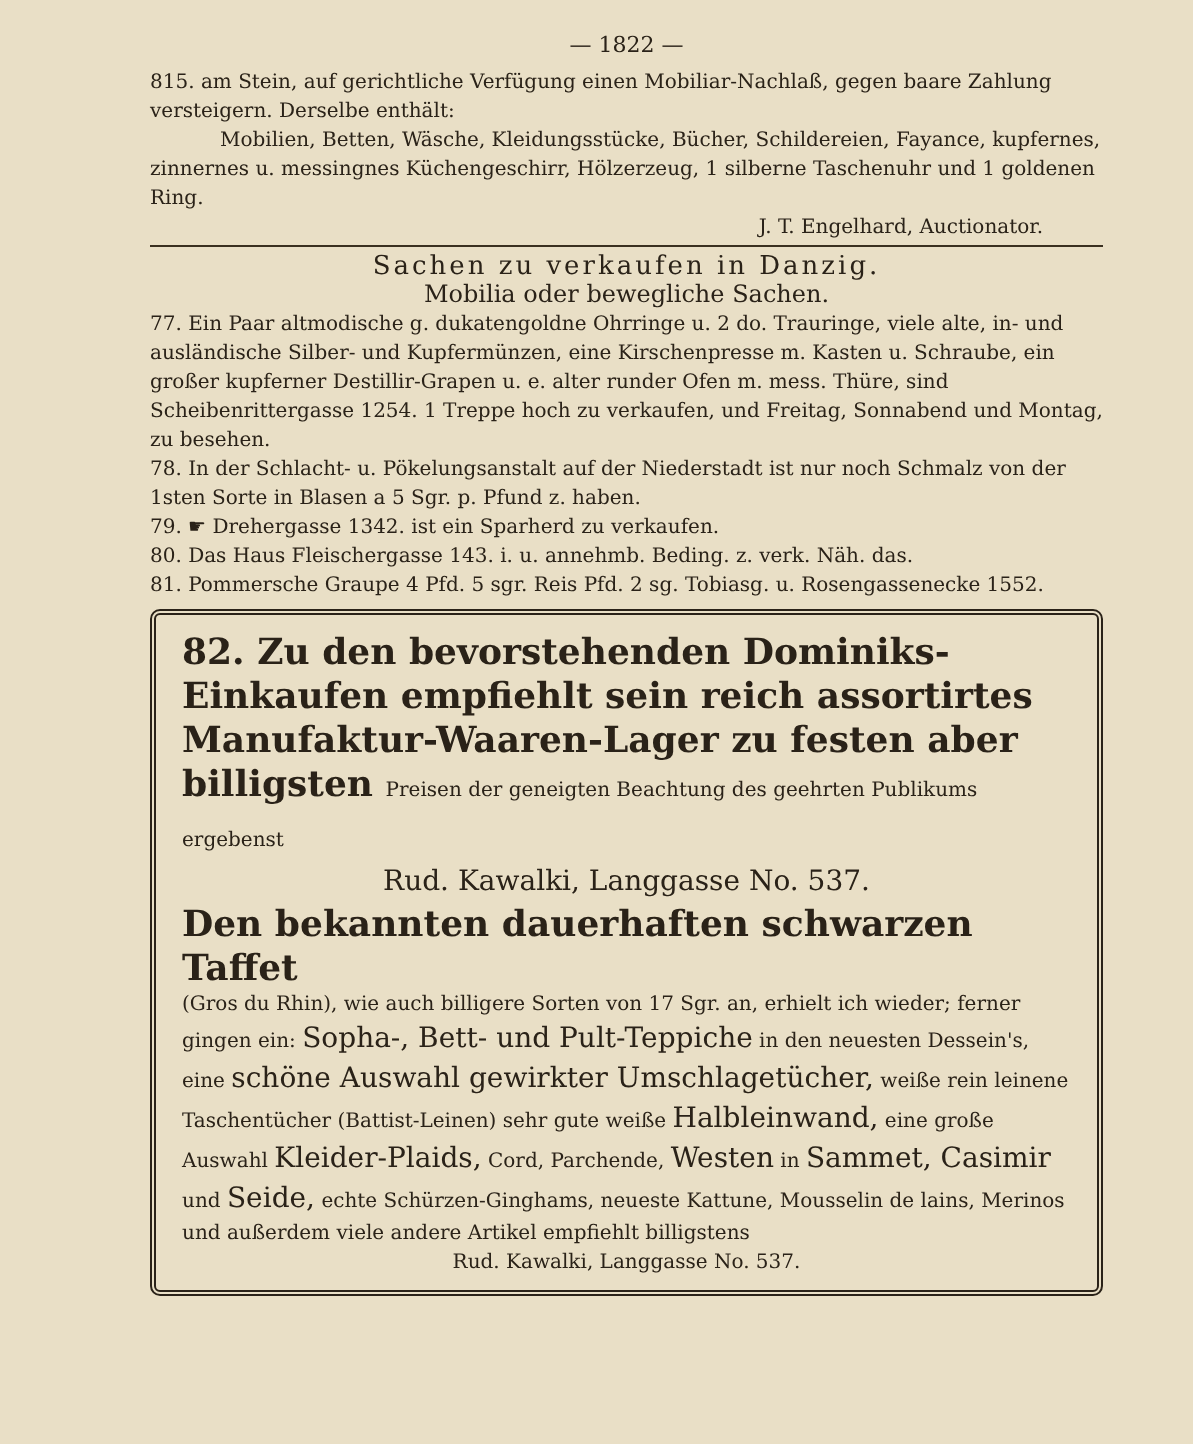— 1822 —
815. am Stein, auf gerichtliche Verfügung einen Mobiliar-Nachlaß, gegen baare Zahlung versteigern. Derselbe enthält:
Mobilien, Betten, Wäsche, Kleidungsstücke, Bücher, Schildereien, Fayance, kupfernes, zinnernes u. messingnes Küchengeschirr, Hölzerzeug, 1 silberne Taschenuhr und 1 goldenen Ring.
J. T. Engelhard, Auctionator.
Sachen zu verkaufen in Danzig.
Mobilia oder bewegliche Sachen.
77. Ein Paar altmodische g. dukatengoldne Ohrringe u. 2 do. Trauringe, viele alte, in- und ausländische Silber- und Kupfermünzen, eine Kirschenpresse m. Kasten u. Schraube, ein großer kupferner Destillir-Grapen u. e. alter runder Ofen m. mess. Thüre, sind Scheibenrittergasse 1254. 1 Treppe hoch zu verkaufen, und Freitag, Sonnabend und Montag, zu besehen.
78. In der Schlacht- u. Pökelungsanstalt auf der Niederstadt ist nur noch Schmalz von der 1sten Sorte in Blasen a 5 Sgr. p. Pfund z. haben.
79. ☛ Drehergasse 1342. ist ein Sparherd zu verkaufen.
80. Das Haus Fleischergasse 143. i. u. annehmb. Beding. z. verk. Näh. das.
81. Pommersche Graupe 4 Pfd. 5 sgr. Reis Pfd. 2 sg. Tobiasg. u. Rosengassenecke 1552.
82. Zu den bevorstehenden Dominiks-Einkaufen empfiehlt sein reich assortirtes Manufaktur-Waaren-Lager zu festen aber billigsten Preisen der geneigten Beachtung des geehrten Publikums ergebenst
Rud. Kawalki, Langgasse No. 537.
Den bekannten dauerhaften schwarzen Taffet
(Gros du Rhin), wie auch billigere Sorten von 17 Sgr. an, erhielt ich wieder; ferner gingen ein: Sopha-, Bett- und Pult-Teppiche in den neuesten Dessein's, eine schöne Auswahl gewirkter Umschlagetücher, weiße rein leinene Taschentücher (Battist-Leinen) sehr gute weiße Halbleinwand, eine große Auswahl Kleider-Plaids, Cord, Parchende, Westen in Sammet, Casimir und Seide, echte Schürzen-Ginghams, neueste Kattune, Mousselin de lains, Merinos und außerdem viele andere Artikel empfiehlt billigstens
Rud. Kawalki, Langgasse No. 537.